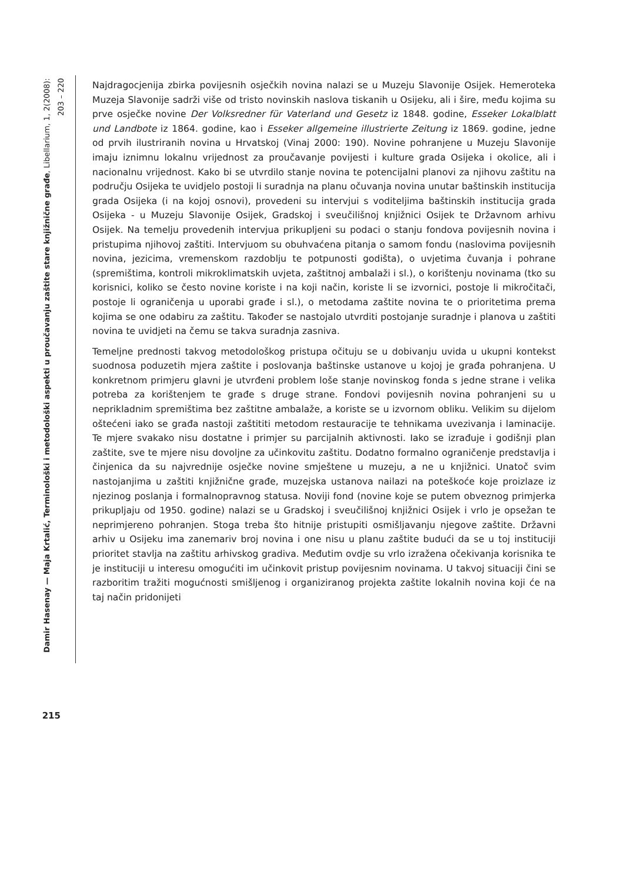Damir Hasenay — Maja Krtalić, Terminološki i metodološki aspekti u proučavanju zaštite stare knjižnične građe, Libellarium, 1, 2(2008): 203 – 220
215
Najdragocjenija zbirka povijesnih osječkih novina nalazi se u Muzeju Slavonije Osijek. Hemeroteka Muzeja Slavonije sadrži više od tristo novinskih naslova tiskanih u Osijeku, ali i šire, među kojima su prve osječke novine Der Volksredner für Vaterland und Gesetz iz 1848. godine, Esseker Lokalblatt und Landbote iz 1864. godine, kao i Esseker allgemeine illustrierte Zeitung iz 1869. godine, jedne od prvih ilustriranih novina u Hrvatskoj (Vinaj 2000: 190). Novine pohranjene u Muzeju Slavonije imaju iznimnu lokalnu vrijednost za proučavanje povijesti i kulture grada Osijeka i okolice, ali i nacionalnu vrijednost. Kako bi se utvrdilo stanje novina te potencijalni planovi za njihovu zaštitu na području Osijeka te uvidjelo postoji li suradnja na planu očuvanja novina unutar baštinskih institucija grada Osijeka (i na kojoj osnovi), provedeni su intervjui s voditeljima baštinskih institucija grada Osijeka - u Muzeju Slavonije Osijek, Gradskoj i sveučilišnoj knjižnici Osijek te Državnom arhivu Osijek. Na temelju provedenih intervjua prikupljeni su podaci o stanju fondova povijesnih novina i pristupima njihovoj zaštiti. Intervjuom su obuhvaćena pitanja o samom fondu (naslovima povijesnih novina, jezicima, vremenskom razdoblju te potpunosti godišta), o uvjetima čuvanja i pohrane (spremištima, kontroli mikroklimatskih uvjeta, zaštitnoj ambalaži i sl.), o korištenju novinama (tko su korisnici, koliko se često novine koriste i na koji način, koriste li se izvornici, postoje li mikročitači, postoje li ograničenja u uporabi građe i sl.), o metodama zaštite novina te o prioritetima prema kojima se one odabiru za zaštitu. Također se nastojalo utvrditi postojanje suradnje i planova u zaštiti novina te uvidjeti na čemu se takva suradnja zasniva.
Temeljne prednosti takvog metodološkog pristupa očituju se u dobivanju uvida u ukupni kontekst suodnosa poduzetih mjera zaštite i poslovanja baštinske ustanove u kojoj je građa pohranjena. U konkretnom primjeru glavni je utvrđeni problem loše stanje novinskog fonda s jedne strane i velika potreba za korištenjem te građe s druge strane. Fondovi povijesnih novina pohranjeni su u neprikladnim spremištima bez zaštitne ambalaže, a koriste se u izvornom obliku. Velikim su dijelom oštećeni iako se građa nastoji zaštititi metodom restauracije te tehnikama uvezivanja i laminacije. Te mjere svakako nisu dostatne i primjer su parcijalnih aktivnosti. Iako se izrađuje i godišnji plan zaštite, sve te mjere nisu dovoljne za učinkovitu zaštitu. Dodatno formalno ograničenje predstavlja i činjenica da su najvrednije osječke novine smještene u muzeju, a ne u knjižnici. Unatoč svim nastojanjima u zaštiti knjižnične građe, muzejska ustanova nailazi na poteškoće koje proizlaze iz njezinog poslanja i formalnopravnog statusa. Noviji fond (novine koje se putem obveznog primjerka prikupljaju od 1950. godine) nalazi se u Gradskoj i sveučilišnoj knjižnici Osijek i vrlo je opsežan te neprimjereno pohranjen. Stoga treba što hitnije pristupiti osmišljavanju njegove zaštite. Državni arhiv u Osijeku ima zanemariv broj novina i one nisu u planu zaštite budući da se u toj instituciji prioritet stavlja na zaštitu arhivskog gradiva. Međutim ovdje su vrlo izražena očekivanja korisnika te je instituciji u interesu omogućiti im učinkovit pristup povijesnim novinama. U takvoj situaciji čini se razboritim tražiti mogućnosti smišljenog i organiziranog projekta zaštite lokalnih novina koji će na taj način pridonijeti